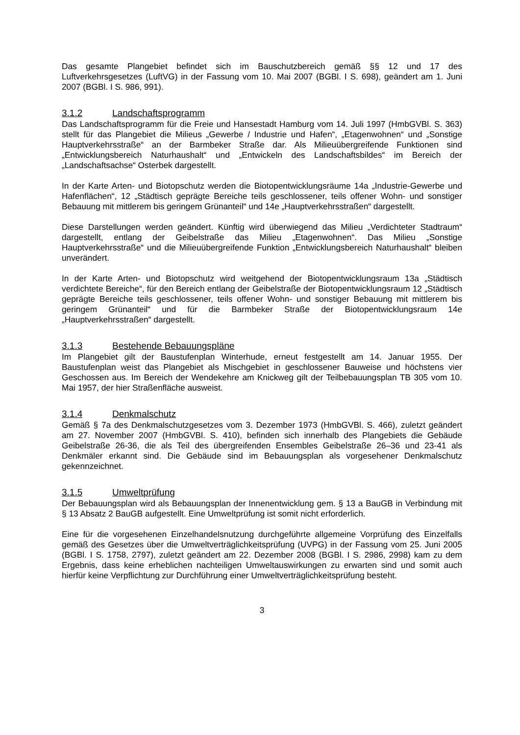Das gesamte Plangebiet befindet sich im Bauschutzbereich gemäß §§ 12 und 17 des Luftverkehrsgesetzes (LuftVG) in der Fassung vom 10. Mai 2007 (BGBl. I S. 698), geändert am 1. Juni 2007 (BGBl. I S. 986, 991).
3.1.2 Landschaftsprogramm
Das Landschaftsprogramm für die Freie und Hansestadt Hamburg vom 14. Juli 1997 (HmbGVBl. S. 363) stellt für das Plangebiet die Milieus „Gewerbe / Industrie und Hafen“, „Etagenwohnen“ und „Sonstige Hauptverkehrsstraße“ an der Barmbeker Straße dar. Als Milieuübergreifende Funktionen sind „Entwicklungsbereich Naturhaushalt“ und „Entwickeln des Landschaftsbildes“ im Bereich der „Landschaftsachse“ Osterbek dargestellt.
In der Karte Arten- und Biotopschutz werden die Biotopentwicklungsräume 14a „Industrie-Gewerbe und Hafenflächen“, 12 „Städtisch geprägte Bereiche teils geschlossener, teils offener Wohn- und sonstiger Bebauung mit mittlerem bis geringem Grünanteil“ und 14e „Hauptverkehrsstraßen“ dargestellt.
Diese Darstellungen werden geändert. Künftig wird überwiegend das Milieu „Verdichteter Stadtraum“ dargestellt, entlang der Geibelstraße das Milieu „Etagenwohnen“. Das Milieu „Sonstige Hauptverkehrsstraße“ und die Milieuübergreifende Funktion „Entwicklungsbereich Naturhaushalt“ bleiben unverändert.
In der Karte Arten- und Biotopschutz wird weitgehend der Biotopentwicklungsraum 13a „Städtisch verdichtete Bereiche“, für den Bereich entlang der Geibelstraße der Biotopentwicklungsraum 12 „Städtisch geprägte Bereiche teils geschlossener, teils offener Wohn- und sonstiger Bebauung mit mittlerem bis geringem Grünanteil“ und für die Barmbeker Straße der Biotopentwicklungsraum 14e „Hauptverkehrsstraßen“ dargestellt.
3.1.3 Bestehende Bebauungspläne
Im Plangebiet gilt der Baustufenplan Winterhude, erneut festgestellt am 14. Januar 1955. Der Baustufenplan weist das Plangebiet als Mischgebiet in geschlossener Bauweise und höchstens vier Geschossen aus. Im Bereich der Wendekehre am Knickweg gilt der Teilbebauungsplan TB 305 vom 10. Mai 1957, der hier Straßenfläche ausweist.
3.1.4 Denkmalschutz
Gemäß § 7a des Denkmalschutzgesetzes vom 3. Dezember 1973 (HmbGVBl. S. 466), zuletzt geändert am 27. November 2007 (HmbGVBl. S. 410), befinden sich innerhalb des Plangebiets die Gebäude Geibelstraße 26-36, die als Teil des übergreifenden Ensembles Geibelstraße 26–36 und 23-41 als Denkmäler erkannt sind. Die Gebäude sind im Bebauungsplan als vorgesehener Denkmalschutz gekennzeichnet.
3.1.5 Umweltprüfung
Der Bebauungsplan wird als Bebauungsplan der Innenentwicklung gem. § 13 a BauGB in Verbindung mit § 13 Absatz 2 BauGB aufgestellt. Eine Umweltprüfung ist somit nicht erforderlich.
Eine für die vorgesehenen Einzelhandelsnutzung durchgeführte allgemeine Vorprüfung des Einzelfalls gemäß des Gesetzes über die Umweltverträglichkeitsprüfung (UVPG) in der Fassung vom 25. Juni 2005 (BGBl. I S. 1758, 2797), zuletzt geändert am 22. Dezember 2008 (BGBl. I S. 2986, 2998) kam zu dem Ergebnis, dass keine erheblichen nachteiligen Umweltauswirkungen zu erwarten sind und somit auch hierfür keine Verpflichtung zur Durchführung einer Umweltverträglichkeitsprüfung besteht.
3